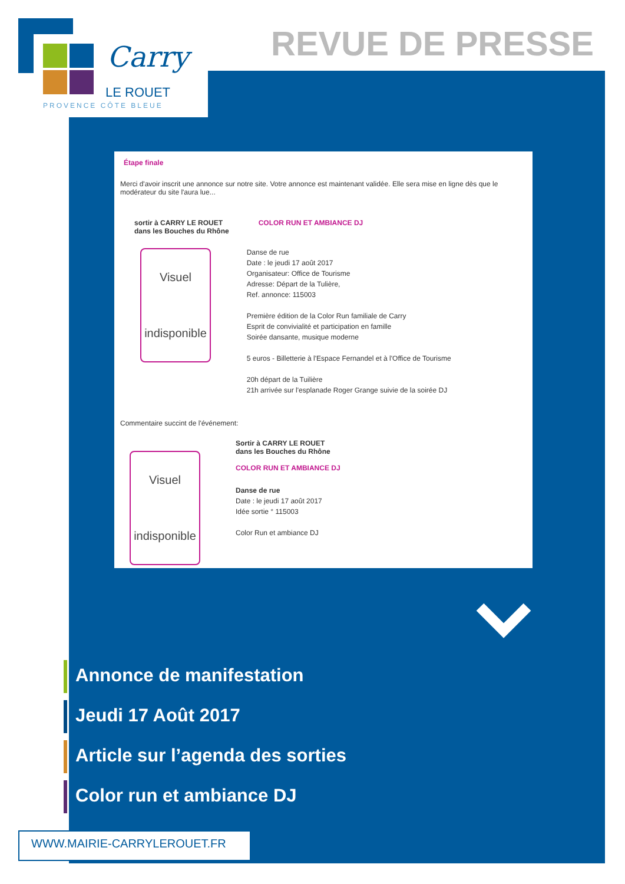Carry
LE ROUET
PROVENCE CÔTE BLEUE
REVUE DE PRESSE
Étape finale
Merci d'avoir inscrit une annonce sur notre site. Votre annonce est maintenant validée. Elle sera mise en ligne dès que le modérateur du site l'aura lue...
sortir à CARRY LE ROUET
dans les Bouches du Rhône
Visuel
indisponible
COLOR RUN ET AMBIANCE DJ
Danse de rue
Date : le jeudi 17 août 2017
Organisateur: Office de Tourisme
Adresse: Départ de la Tulière,
Ref. annonce: 115003
Première édition de la Color Run familiale de Carry
Esprit de convivialité et participation en famille
Soirée dansante, musique moderne
5 euros - Billetterie à l'Espace Fernandel et à l'Office de Tourisme
20h départ de la Tuilière
21h arrivée sur l'esplanade Roger Grange suivie de la soirée DJ
Commentaire succint de l'événement:
Visuel
indisponible
Sortir à CARRY LE ROUET
dans les Bouches du Rhône
COLOR RUN ET AMBIANCE DJ
Danse de rue
Date : le jeudi 17 août 2017
Idée sortie ° 115003
Color Run et ambiance DJ
Annonce de manifestation
Jeudi 17 Août 2017
Article sur l’agenda des sorties
Color run et ambiance DJ
WWW.MAIRIE-CARRYLEROUET.FR